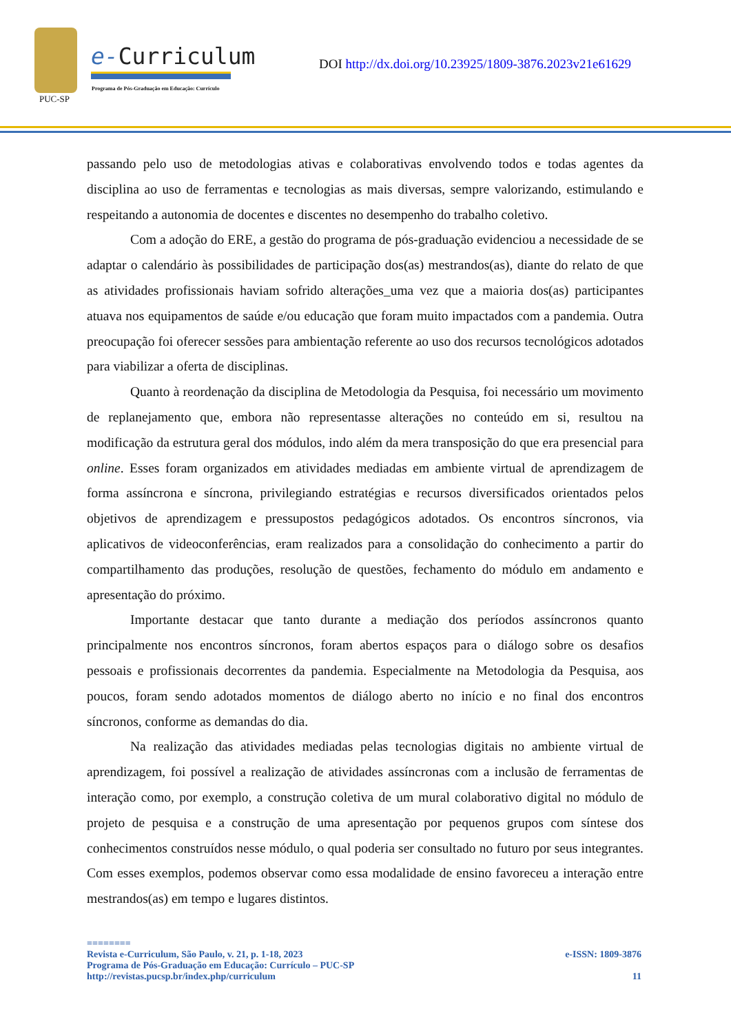PUC-SP
e-Curriculum
Programa de Pós-Graduação em Educação: Currículo
DOI http://dx.doi.org/10.23925/1809-3876.2023v21e61629
passando pelo uso de metodologias ativas e colaborativas envolvendo todos e todas agentes da disciplina ao uso de ferramentas e tecnologias as mais diversas, sempre valorizando, estimulando e respeitando a autonomia de docentes e discentes no desempenho do trabalho coletivo.
Com a adoção do ERE, a gestão do programa de pós-graduação evidenciou a necessidade de se adaptar o calendário às possibilidades de participação dos(as) mestrandos(as), diante do relato de que as atividades profissionais haviam sofrido alterações_uma vez que a maioria dos(as) participantes atuava nos equipamentos de saúde e/ou educação que foram muito impactados com a pandemia. Outra preocupação foi oferecer sessões para ambientação referente ao uso dos recursos tecnológicos adotados para viabilizar a oferta de disciplinas.
Quanto à reordenação da disciplina de Metodologia da Pesquisa, foi necessário um movimento de replanejamento que, embora não representasse alterações no conteúdo em si, resultou na modificação da estrutura geral dos módulos, indo além da mera transposição do que era presencial para online. Esses foram organizados em atividades mediadas em ambiente virtual de aprendizagem de forma assíncrona e síncrona, privilegiando estratégias e recursos diversificados orientados pelos objetivos de aprendizagem e pressupostos pedagógicos adotados. Os encontros síncronos, via aplicativos de videoconferências, eram realizados para a consolidação do conhecimento a partir do compartilhamento das produções, resolução de questões, fechamento do módulo em andamento e apresentação do próximo.
Importante destacar que tanto durante a mediação dos períodos assíncronos quanto principalmente nos encontros síncronos, foram abertos espaços para o diálogo sobre os desafios pessoais e profissionais decorrentes da pandemia. Especialmente na Metodologia da Pesquisa, aos poucos, foram sendo adotados momentos de diálogo aberto no início e no final dos encontros síncronos, conforme as demandas do dia.
Na realização das atividades mediadas pelas tecnologias digitais no ambiente virtual de aprendizagem, foi possível a realização de atividades assíncronas com a inclusão de ferramentas de interação como, por exemplo, a construção coletiva de um mural colaborativo digital no módulo de projeto de pesquisa e a construção de uma apresentação por pequenos grupos com síntese dos conhecimentos construídos nesse módulo, o qual poderia ser consultado no futuro por seus integrantes. Com esses exemplos, podemos observar como essa modalidade de ensino favoreceu a interação entre mestrandos(as) em tempo e lugares distintos.
========
Revista e-Curriculum, São Paulo, v. 21, p. 1-18, 2023 e-ISSN: 1809-3876
Programa de Pós-Graduação em Educação: Currículo – PUC-SP
http://revistas.pucsp.br/index.php/curriculum 11